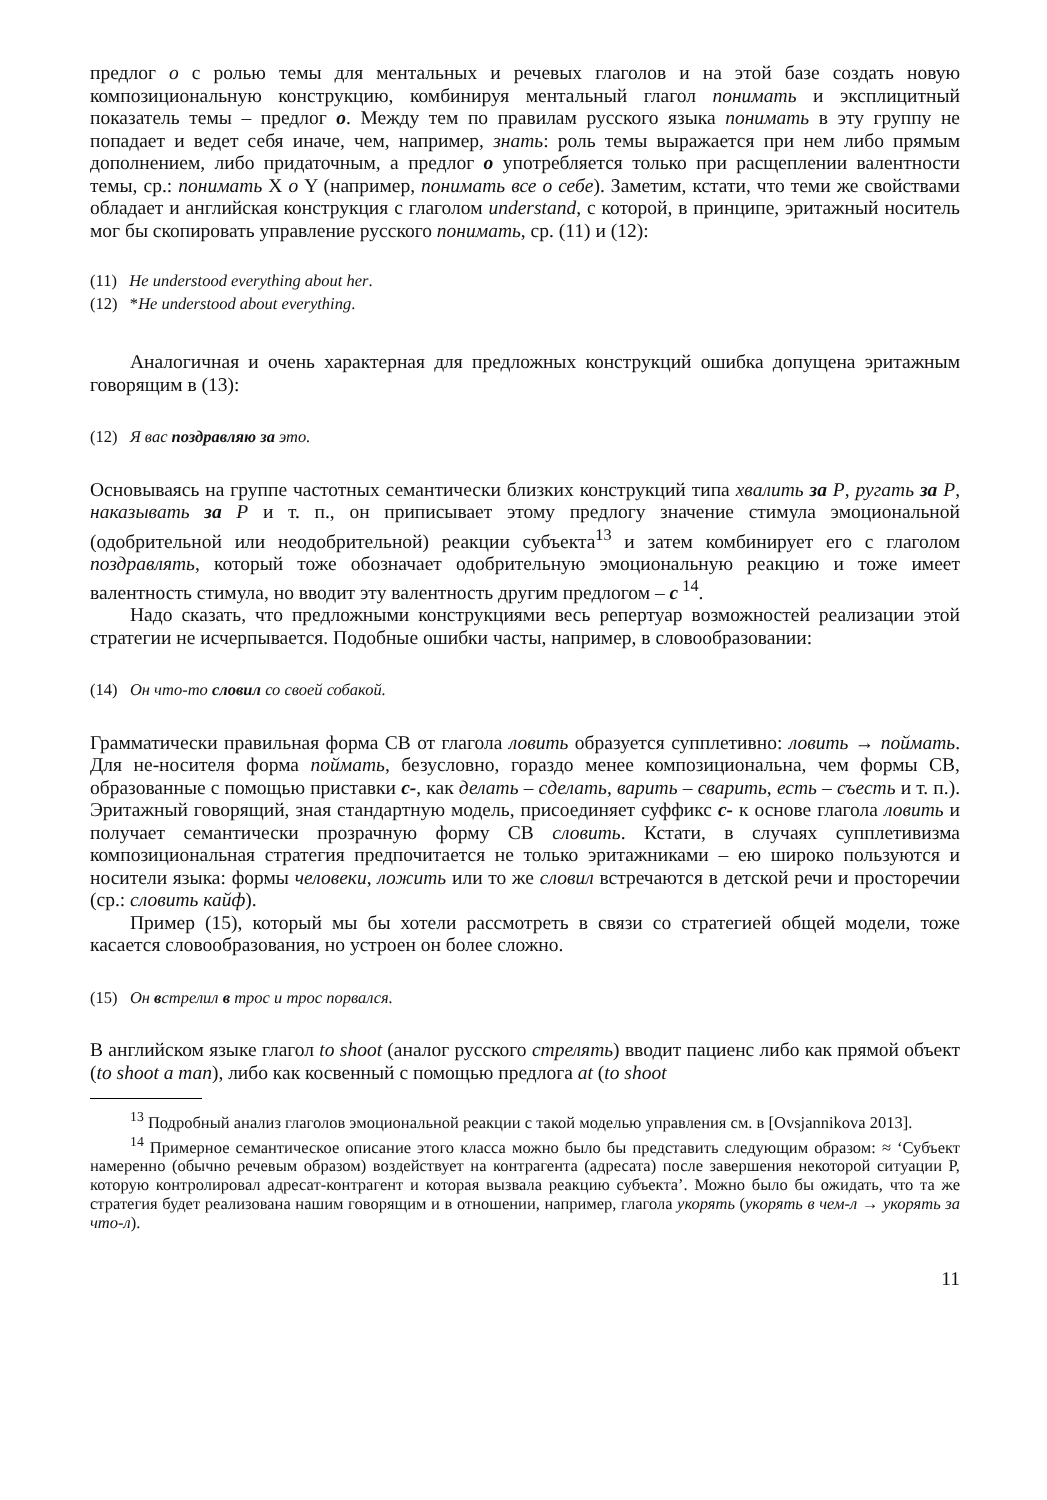предлог о с ролью темы для ментальных и речевых глаголов и на этой базе создать новую композициональную конструкцию, комбинируя ментальный глагол понимать и эксплицитный показатель темы – предлог о. Между тем по правилам русского языка понимать в эту группу не попадает и ведет себя иначе, чем, например, знать: роль темы выражается при нем либо прямым дополнением, либо придаточным, а предлог о употребляется только при расщеплении валентности темы, ср.: понимать X о Y (например, понимать все о себе). Заметим, кстати, что теми же свойствами обладает и английская конструкция с глаголом understand, с которой, в принципе, эритажный носитель мог бы скопировать управление русского понимать, ср. (11) и (12):
(11) He understood everything about her.
(12) *He understood about everything.
Аналогичная и очень характерная для предложных конструкций ошибка допущена эритажным говорящим в (13):
(12) Я вас поздравляю за это.
Основываясь на группе частотных семантически близких конструкций типа хвалить за P, ругать за P, наказывать за P и т. п., он приписывает этому предлогу значение стимула эмоциональной (одобрительной или неодобрительной) реакции субъекта<sup>13</sup> и затем комбинирует его с глаголом поздравлять, который тоже обозначает одобрительную эмоциональную реакцию и тоже имеет валентность стимула, но вводит эту валентность другим предлогом – с<sup>14</sup>.
Надо сказать, что предложными конструкциями весь репертуар возможностей реализации этой стратегии не исчерпывается. Подобные ошибки часты, например, в словообразовании:
(14) Он что-то словил со своей собакой.
Грамматически правильная форма СВ от глагола ловить образуется супплетивно: ловить → поймать. Для не-носителя форма поймать, безусловно, гораздо менее композициональна, чем формы СВ, образованные с помощью приставки с-, как делать – сделать, варить – сварить, есть – съесть и т. п.). Эритажный говорящий, зная стандартную модель, присоединяет суффикс с- к основе глагола ловить и получает семантически прозрачную форму СВ словить. Кстати, в случаях супплетивизма композициональная стратегия предпочитается не только эритажниками – ею широко пользуются и носители языка: формы человеки, ложить или то же словил встречаются в детской речи и просторечии (ср.: словить кайф).
Пример (15), который мы бы хотели рассмотреть в связи со стратегией общей модели, тоже касается словообразования, но устроен он более сложно.
(15) Он встрелил в трос и трос порвался.
В английском языке глагол to shoot (аналог русского стрелять) вводит пациенс либо как прямой объект (to shoot a man), либо как косвенный с помощью предлога at (to shoot
<sup>13</sup> Подробный анализ глаголов эмоциональной реакции с такой моделью управления см. в [Ovsjannikova 2013].
<sup>14</sup> Примерное семантическое описание этого класса можно было бы представить следующим образом: ≈ ‘Субъект намеренно (обычно речевым образом) воздействует на контрагента (адресата) после завершения некоторой ситуации P, которую контролировал адресат-контрагент и которая вызвала реакцию субъекта’. Можно было бы ожидать, что та же стратегия будет реализована нашим говорящим и в отношении, например, глагола укорять (укорять в чем-л → укорять за что-л).
11